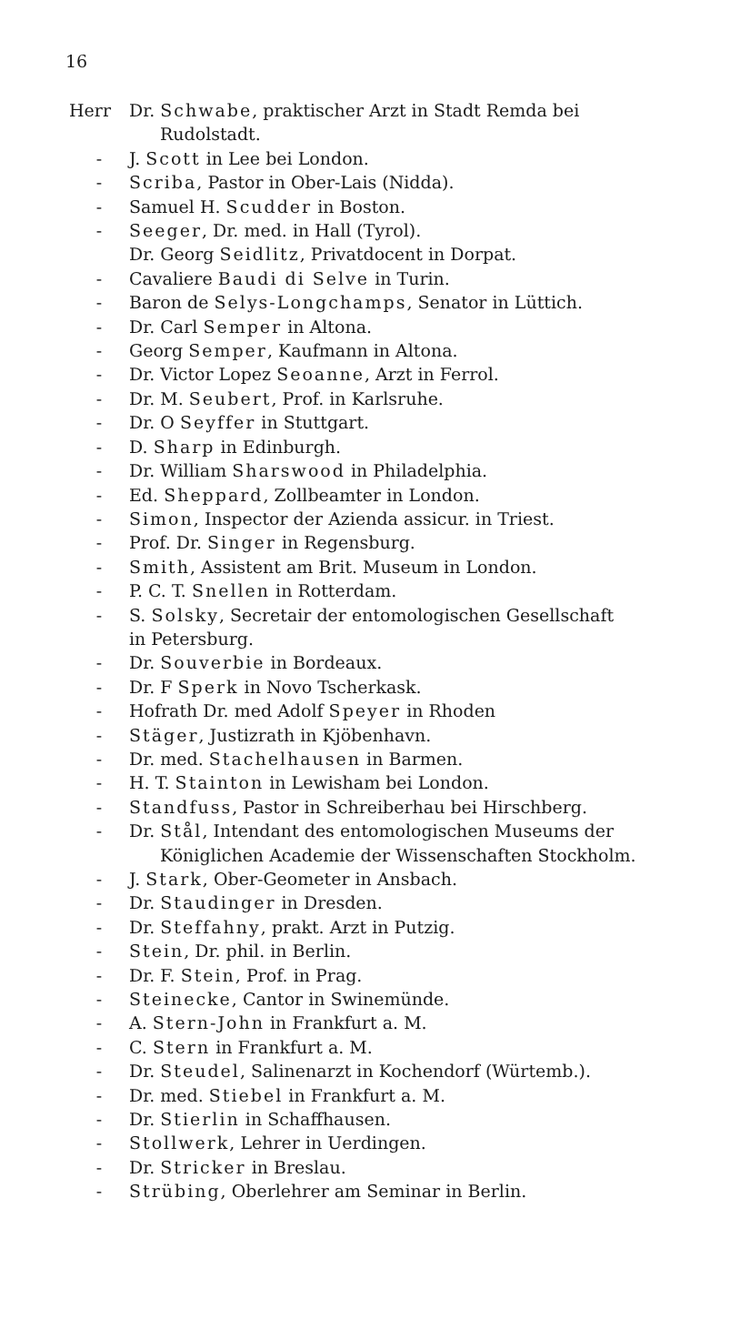16
Herr Dr. Schwabe, praktischer Arzt in Stadt Remda bei
Rudolstadt.
- J. Scott in Lee bei London.
- Scriba, Pastor in Ober-Lais (Nidda).
- Samuel H. Scudder in Boston.
- Seeger, Dr. med. in Hall (Tyrol).
Dr. Georg Seidlitz, Privatdocent in Dorpat.
- Cavaliere Baudi di Selve in Turin.
- Baron de Selys-Longchamps, Senator in Lüttich.
- Dr. Carl Semper in Altona.
- Georg Semper, Kaufmann in Altona.
- Dr. Victor Lopez Seoanne, Arzt in Ferrol.
- Dr. M. Seubert, Prof. in Karlsruhe.
- Dr. O Seyffer in Stuttgart.
- D. Sharp in Edinburgh.
- Dr. William Sharswood in Philadelphia.
- Ed. Sheppard, Zollbeamter in London.
- Simon, Inspector der Azienda assicur. in Triest.
- Prof. Dr. Singer in Regensburg.
- Smith, Assistent am Brit. Museum in London.
- P. C. T. Snellen in Rotterdam.
- S. Solsky, Secretair der entomologischen Gesellschaft
in Petersburg.
- Dr. Souverbie in Bordeaux.
- Dr. F Sperk in Novo Tscherkask.
- Hofrath Dr. med Adolf Speyer in Rhoden
- Stäger, Justizrath in Kjöbenhavn.
- Dr. med. Stachelhausen in Barmen.
- H. T. Stainton in Lewisham bei London.
- Standfuss, Pastor in Schreiberhau bei Hirschberg.
- Dr. Stål, Intendant des entomologischen Museums der
Königlichen Academie der Wissenschaften Stockholm.
- J. Stark, Ober-Geometer in Ansbach.
- Dr. Staudinger in Dresden.
- Dr. Steffahny, prakt. Arzt in Putzig.
- Stein, Dr. phil. in Berlin.
- Dr. F. Stein, Prof. in Prag.
- Steinecke, Cantor in Swinemünde.
- A. Stern-John in Frankfurt a. M.
- C. Stern in Frankfurt a. M.
- Dr. Steudel, Salinenarzt in Kochendorf (Würtemb.).
- Dr. med. Stiebel in Frankfurt a. M.
- Dr. Stierlin in Schaffhausen.
- Stollwerk, Lehrer in Uerdingen.
- Dr. Stricker in Breslau.
- Strübing, Oberlehrer am Seminar in Berlin.